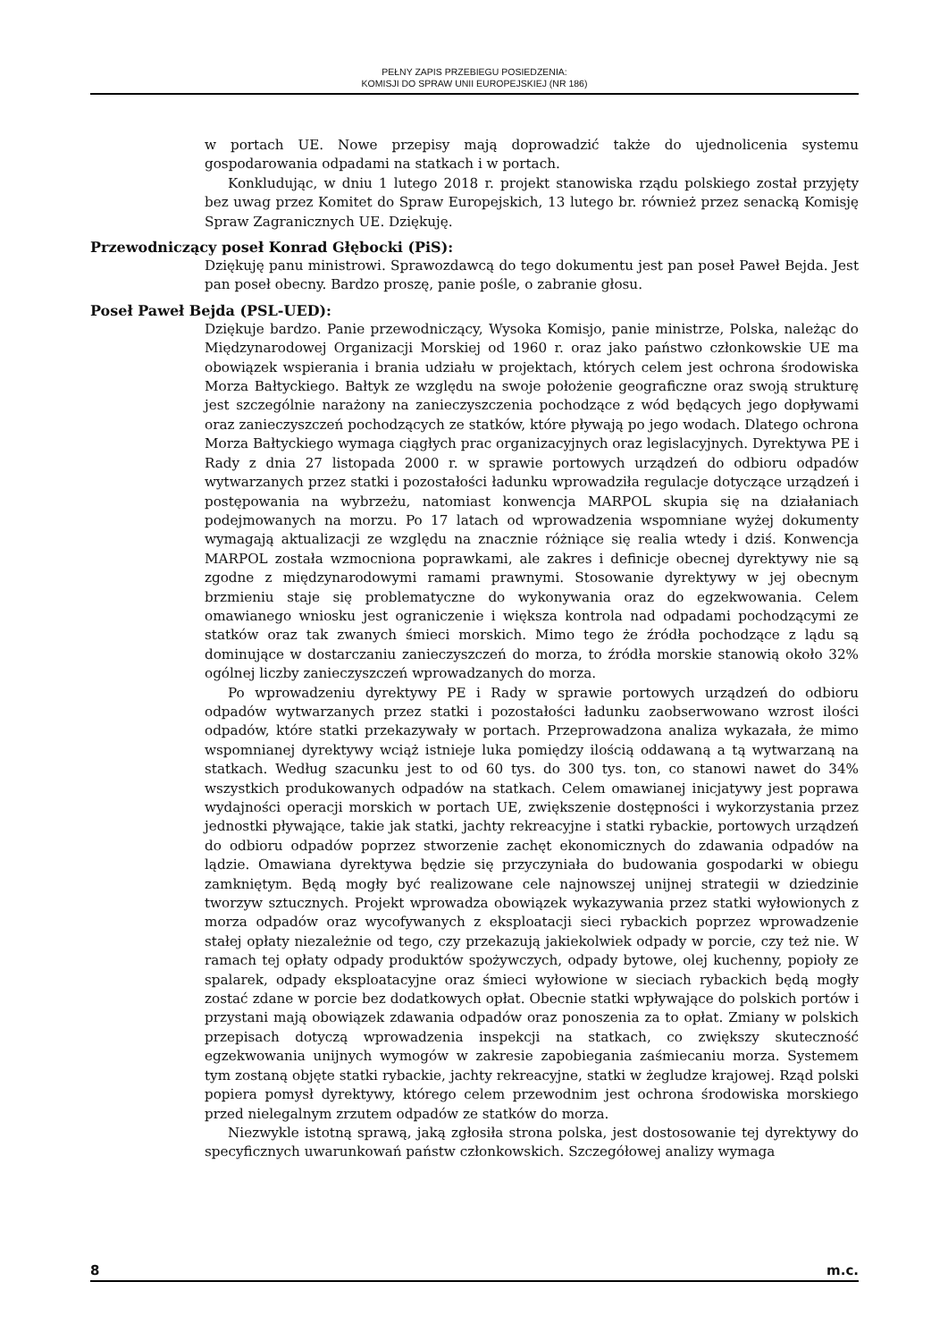PEŁNY ZAPIS PRZEBIEGU POSIEDZENIA:
KOMISJI DO SPRAW UNII EUROPEJSKIEJ (NR 186)
w portach UE. Nowe przepisy mają doprowadzić także do ujednolicenia systemu gospodarowania odpadami na statkach i w portach.
Konkludując, w dniu 1 lutego 2018 r. projekt stanowiska rządu polskiego został przyjęty bez uwag przez Komitet do Spraw Europejskich, 13 lutego br. również przez senacką Komisję Spraw Zagranicznych UE. Dziękuję.
Przewodniczący poseł Konrad Głębocki (PiS):
Dziękuję panu ministrowi. Sprawozdawcą do tego dokumentu jest pan poseł Paweł Bejda. Jest pan poseł obecny. Bardzo proszę, panie pośle, o zabranie głosu.
Poseł Paweł Bejda (PSL-UED):
Dziękuje bardzo. Panie przewodniczący, Wysoka Komisjo, panie ministrze, Polska, należąc do Międzynarodowej Organizacji Morskiej od 1960 r. oraz jako państwo członkowskie UE ma obowiązek wspierania i brania udziału w projektach, których celem jest ochrona środowiska Morza Bałtyckiego. Bałtyk ze względu na swoje położenie geograficzne oraz swoją strukturę jest szczególnie narażony na zanieczyszczenia pochodzące z wód będących jego dopływami oraz zanieczyszczeń pochodzących ze statków, które pływają po jego wodach. Dlatego ochrona Morza Bałtyckiego wymaga ciągłych prac organizacyjnych oraz legislacyjnych. Dyrektywa PE i Rady z dnia 27 listopada 2000 r. w sprawie portowych urządzeń do odbioru odpadów wytwarzanych przez statki i pozostałości ładunku wprowadziła regulacje dotyczące urządzeń i postępowania na wybrzeżu, natomiast konwencja MARPOL skupia się na działaniach podejmowanych na morzu. Po 17 latach od wprowadzenia wspomniane wyżej dokumenty wymagają aktualizacji ze względu na znacznie różniące się realia wtedy i dziś. Konwencja MARPOL została wzmocniona poprawkami, ale zakres i definicje obecnej dyrektywy nie są zgodne z międzynarodowymi ramami prawnymi. Stosowanie dyrektywy w jej obecnym brzmieniu staje się problematyczne do wykonywania oraz do egzekwowania. Celem omawianego wniosku jest ograniczenie i większa kontrola nad odpadami pochodzącymi ze statków oraz tak zwanych śmieci morskich. Mimo tego że źródła pochodzące z lądu są dominujące w dostarczaniu zanieczyszczeń do morza, to źródła morskie stanowią około 32% ogólnej liczby zanieczyszczeń wprowadzanych do morza.
Po wprowadzeniu dyrektywy PE i Rady w sprawie portowych urządzeń do odbioru odpadów wytwarzanych przez statki i pozostałości ładunku zaobserwowano wzrost ilości odpadów, które statki przekazywały w portach. Przeprowadzona analiza wykazała, że mimo wspomnianej dyrektywy wciąż istnieje luka pomiędzy ilością oddawaną a tą wytwarzaną na statkach. Według szacunku jest to od 60 tys. do 300 tys. ton, co stanowi nawet do 34% wszystkich produkowanych odpadów na statkach. Celem omawianej inicjatywy jest poprawa wydajności operacji morskich w portach UE, zwiększenie dostępności i wykorzystania przez jednostki pływające, takie jak statki, jachty rekreacyjne i statki rybackie, portowych urządzeń do odbioru odpadów poprzez stworzenie zachęt ekonomicznych do zdawania odpadów na lądzie. Omawiana dyrektywa będzie się przyczyniała do budowania gospodarki w obiegu zamkniętym. Będą mogły być realizowane cele najnowszej unijnej strategii w dziedzinie tworzyw sztucznych. Projekt wprowadza obowiązek wykazywania przez statki wyłowionych z morza odpadów oraz wycofywanych z eksploatacji sieci rybackich poprzez wprowadzenie stałej opłaty niezależnie od tego, czy przekazują jakiekolwiek odpady w porcie, czy też nie. W ramach tej opłaty odpady produktów spożywczych, odpady bytowe, olej kuchenny, popioły ze spalarek, odpady eksploatacyjne oraz śmieci wyłowione w sieciach rybackich będą mogły zostać zdane w porcie bez dodatkowych opłat. Obecnie statki wpływające do polskich portów i przystani mają obowiązek zdawania odpadów oraz ponoszenia za to opłat. Zmiany w polskich przepisach dotyczą wprowadzenia inspekcji na statkach, co zwiększy skuteczność egzekwowania unijnych wymogów w zakresie zapobiegania zaśmiecaniu morza. Systemem tym zostaną objęte statki rybackie, jachty rekreacyjne, statki w żegludze krajowej. Rząd polski popiera pomysł dyrektywy, którego celem przewodnim jest ochrona środowiska morskiego przed nielegalnym zrzutem odpadów ze statków do morza.
Niezwykle istotną sprawą, jaką zgłosiła strona polska, jest dostosowanie tej dyrektywy do specyficznych uwarunkowań państw członkowskich. Szczegółowej analizy wymaga
8 m.c.